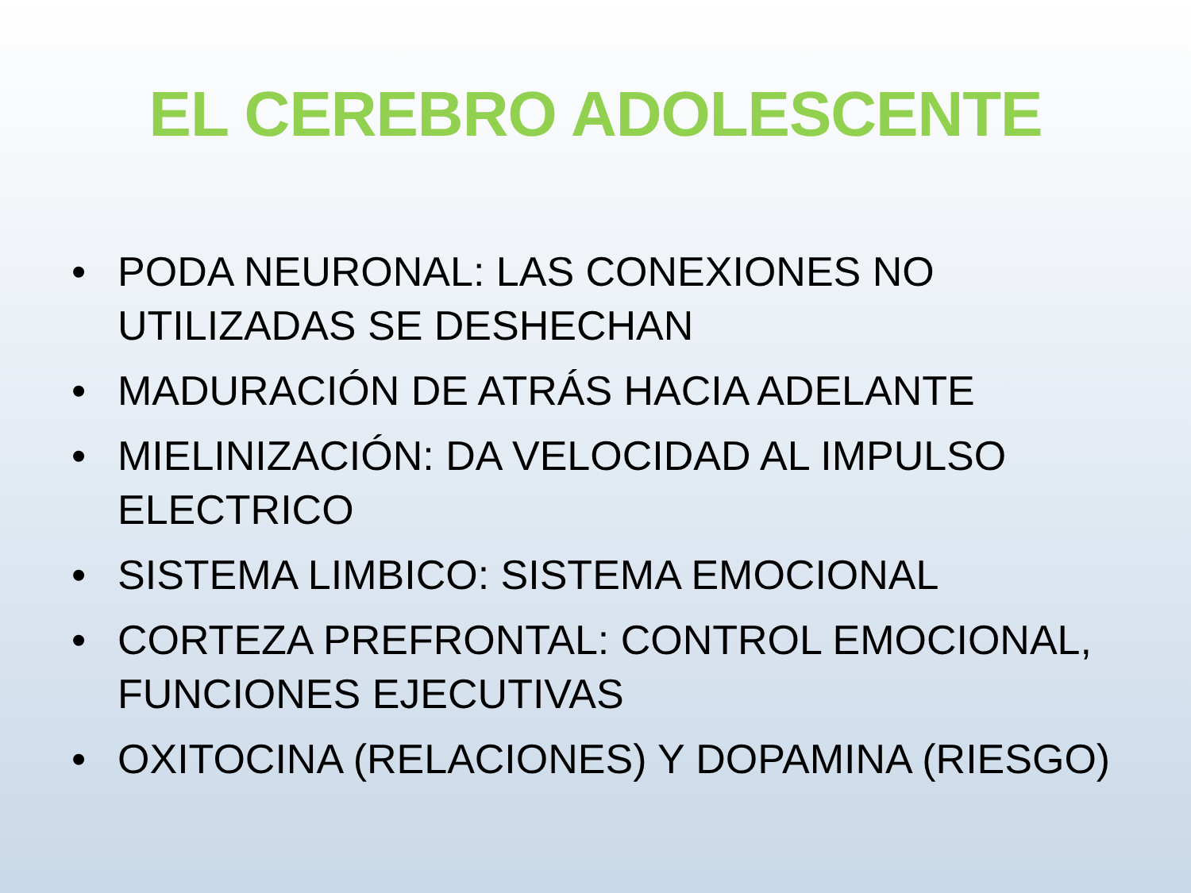EL CEREBRO ADOLESCENTE
• PODA NEURONAL: LAS CONEXIONES NO UTILIZADAS SE DESHECHAN
• MADURACIÓN DE ATRÁS HACIA ADELANTE
• MIELINIZACIÓN: DA VELOCIDAD AL IMPULSO ELECTRICO
• SISTEMA LIMBICO: SISTEMA EMOCIONAL
• CORTEZA PREFRONTAL: CONTROL EMOCIONAL, FUNCIONES EJECUTIVAS
• OXITOCINA (RELACIONES) Y DOPAMINA (RIESGO)